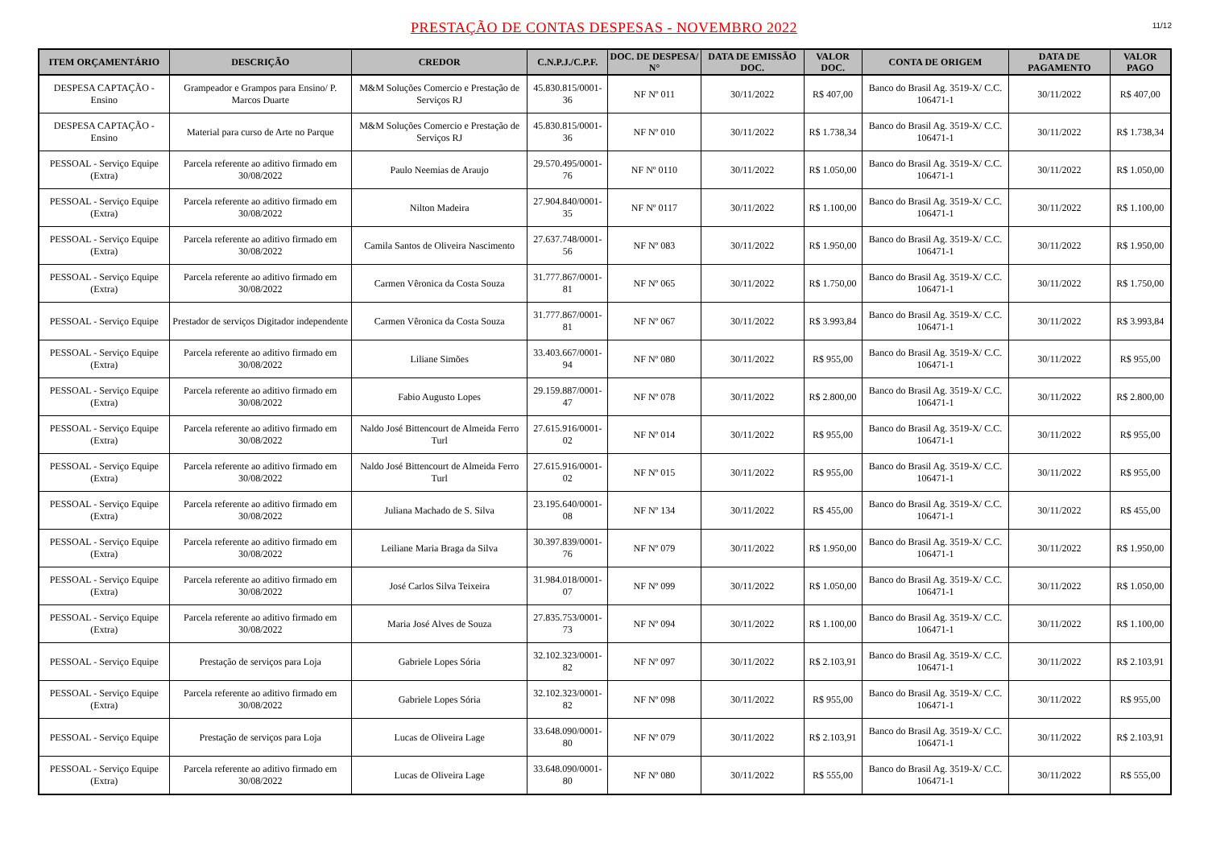PRESTAÇÃO DE CONTAS DESPESAS - NOVEMBRO 2022
11/12
| ITEM ORÇAMENTÁRIO | DESCRIÇÃO | CREDOR | C.N.P.J./C.P.F. | DOC. DE DESPESA/ N° | DATA DE EMISSÃO DOC. | VALOR DOC. | CONTA DE ORIGEM | DATA DE PAGAMENTO | VALOR PAGO |
| --- | --- | --- | --- | --- | --- | --- | --- | --- | --- |
| DESPESA CAPTAÇÃO - Ensino | Grampeador e Grampos para Ensino/ P. Marcos Duarte | M&M Soluções Comercio e Prestação de Serviços RJ | 45.830.815/0001-36 | NF Nº 011 | 30/11/2022 | R$ 407,00 | Banco do Brasil Ag. 3519-X/ C.C. 106471-1 | 30/11/2022 | R$ 407,00 |
| DESPESA CAPTAÇÃO - Ensino | Material para curso de Arte no Parque | M&M Soluções Comercio e Prestação de Serviços RJ | 45.830.815/0001-36 | NF Nº 010 | 30/11/2022 | R$ 1.738,34 | Banco do Brasil Ag. 3519-X/ C.C. 106471-1 | 30/11/2022 | R$ 1.738,34 |
| PESSOAL - Serviço Equipe (Extra) | Parcela referente ao aditivo firmado em 30/08/2022 | Paulo Neemias de Araujo | 29.570.495/0001-76 | NF Nº 0110 | 30/11/2022 | R$ 1.050,00 | Banco do Brasil Ag. 3519-X/ C.C. 106471-1 | 30/11/2022 | R$ 1.050,00 |
| PESSOAL - Serviço Equipe (Extra) | Parcela referente ao aditivo firmado em 30/08/2022 | Nilton Madeira | 27.904.840/0001-35 | NF Nº 0117 | 30/11/2022 | R$ 1.100,00 | Banco do Brasil Ag. 3519-X/ C.C. 106471-1 | 30/11/2022 | R$ 1.100,00 |
| PESSOAL - Serviço Equipe (Extra) | Parcela referente ao aditivo firmado em 30/08/2022 | Camila Santos de Oliveira Nascimento | 27.637.748/0001-56 | NF Nº 083 | 30/11/2022 | R$ 1.950,00 | Banco do Brasil Ag. 3519-X/ C.C. 106471-1 | 30/11/2022 | R$ 1.950,00 |
| PESSOAL - Serviço Equipe (Extra) | Parcela referente ao aditivo firmado em 30/08/2022 | Carmen Vêronica da Costa Souza | 31.777.867/0001-81 | NF Nº 065 | 30/11/2022 | R$ 1.750,00 | Banco do Brasil Ag. 3519-X/ C.C. 106471-1 | 30/11/2022 | R$ 1.750,00 |
| PESSOAL - Serviço Equipe | Prestador de serviços Digitador independente | Carmen Vêronica da Costa Souza | 31.777.867/0001-81 | NF Nº 067 | 30/11/2022 | R$ 3.993,84 | Banco do Brasil Ag. 3519-X/ C.C. 106471-1 | 30/11/2022 | R$ 3.993,84 |
| PESSOAL - Serviço Equipe (Extra) | Parcela referente ao aditivo firmado em 30/08/2022 | Liliane Simões | 33.403.667/0001-94 | NF Nº 080 | 30/11/2022 | R$ 955,00 | Banco do Brasil Ag. 3519-X/ C.C. 106471-1 | 30/11/2022 | R$ 955,00 |
| PESSOAL - Serviço Equipe (Extra) | Parcela referente ao aditivo firmado em 30/08/2022 | Fabio Augusto Lopes | 29.159.887/0001-47 | NF Nº 078 | 30/11/2022 | R$ 2.800,00 | Banco do Brasil Ag. 3519-X/ C.C. 106471-1 | 30/11/2022 | R$ 2.800,00 |
| PESSOAL - Serviço Equipe (Extra) | Parcela referente ao aditivo firmado em 30/08/2022 | Naldo José Bittencourt de Almeida Ferro Turl | 27.615.916/0001-02 | NF Nº 014 | 30/11/2022 | R$ 955,00 | Banco do Brasil Ag. 3519-X/ C.C. 106471-1 | 30/11/2022 | R$ 955,00 |
| PESSOAL - Serviço Equipe (Extra) | Parcela referente ao aditivo firmado em 30/08/2022 | Naldo José Bittencourt de Almeida Ferro Turl | 27.615.916/0001-02 | NF Nº 015 | 30/11/2022 | R$ 955,00 | Banco do Brasil Ag. 3519-X/ C.C. 106471-1 | 30/11/2022 | R$ 955,00 |
| PESSOAL - Serviço Equipe (Extra) | Parcela referente ao aditivo firmado em 30/08/2022 | Juliana Machado de S. Silva | 23.195.640/0001-08 | NF Nº 134 | 30/11/2022 | R$ 455,00 | Banco do Brasil Ag. 3519-X/ C.C. 106471-1 | 30/11/2022 | R$ 455,00 |
| PESSOAL - Serviço Equipe (Extra) | Parcela referente ao aditivo firmado em 30/08/2022 | Leiliane Maria Braga da Silva | 30.397.839/0001-76 | NF Nº 079 | 30/11/2022 | R$ 1.950,00 | Banco do Brasil Ag. 3519-X/ C.C. 106471-1 | 30/11/2022 | R$ 1.950,00 |
| PESSOAL - Serviço Equipe (Extra) | Parcela referente ao aditivo firmado em 30/08/2022 | José Carlos Silva Teixeira | 31.984.018/0001-07 | NF Nº 099 | 30/11/2022 | R$ 1.050,00 | Banco do Brasil Ag. 3519-X/ C.C. 106471-1 | 30/11/2022 | R$ 1.050,00 |
| PESSOAL - Serviço Equipe (Extra) | Parcela referente ao aditivo firmado em 30/08/2022 | Maria José Alves de Souza | 27.835.753/0001-73 | NF Nº 094 | 30/11/2022 | R$ 1.100,00 | Banco do Brasil Ag. 3519-X/ C.C. 106471-1 | 30/11/2022 | R$ 1.100,00 |
| PESSOAL - Serviço Equipe | Prestação de serviços para Loja | Gabriele Lopes Sória | 32.102.323/0001-82 | NF Nº 097 | 30/11/2022 | R$ 2.103,91 | Banco do Brasil Ag. 3519-X/ C.C. 106471-1 | 30/11/2022 | R$ 2.103,91 |
| PESSOAL - Serviço Equipe (Extra) | Parcela referente ao aditivo firmado em 30/08/2022 | Gabriele Lopes Sória | 32.102.323/0001-82 | NF Nº 098 | 30/11/2022 | R$ 955,00 | Banco do Brasil Ag. 3519-X/ C.C. 106471-1 | 30/11/2022 | R$ 955,00 |
| PESSOAL - Serviço Equipe | Prestação de serviços para Loja | Lucas de Oliveira Lage | 33.648.090/0001-80 | NF Nº 079 | 30/11/2022 | R$ 2.103,91 | Banco do Brasil Ag. 3519-X/ C.C. 106471-1 | 30/11/2022 | R$ 2.103,91 |
| PESSOAL - Serviço Equipe (Extra) | Parcela referente ao aditivo firmado em 30/08/2022 | Lucas de Oliveira Lage | 33.648.090/0001-80 | NF Nº 080 | 30/11/2022 | R$ 555,00 | Banco do Brasil Ag. 3519-X/ C.C. 106471-1 | 30/11/2022 | R$ 555,00 |